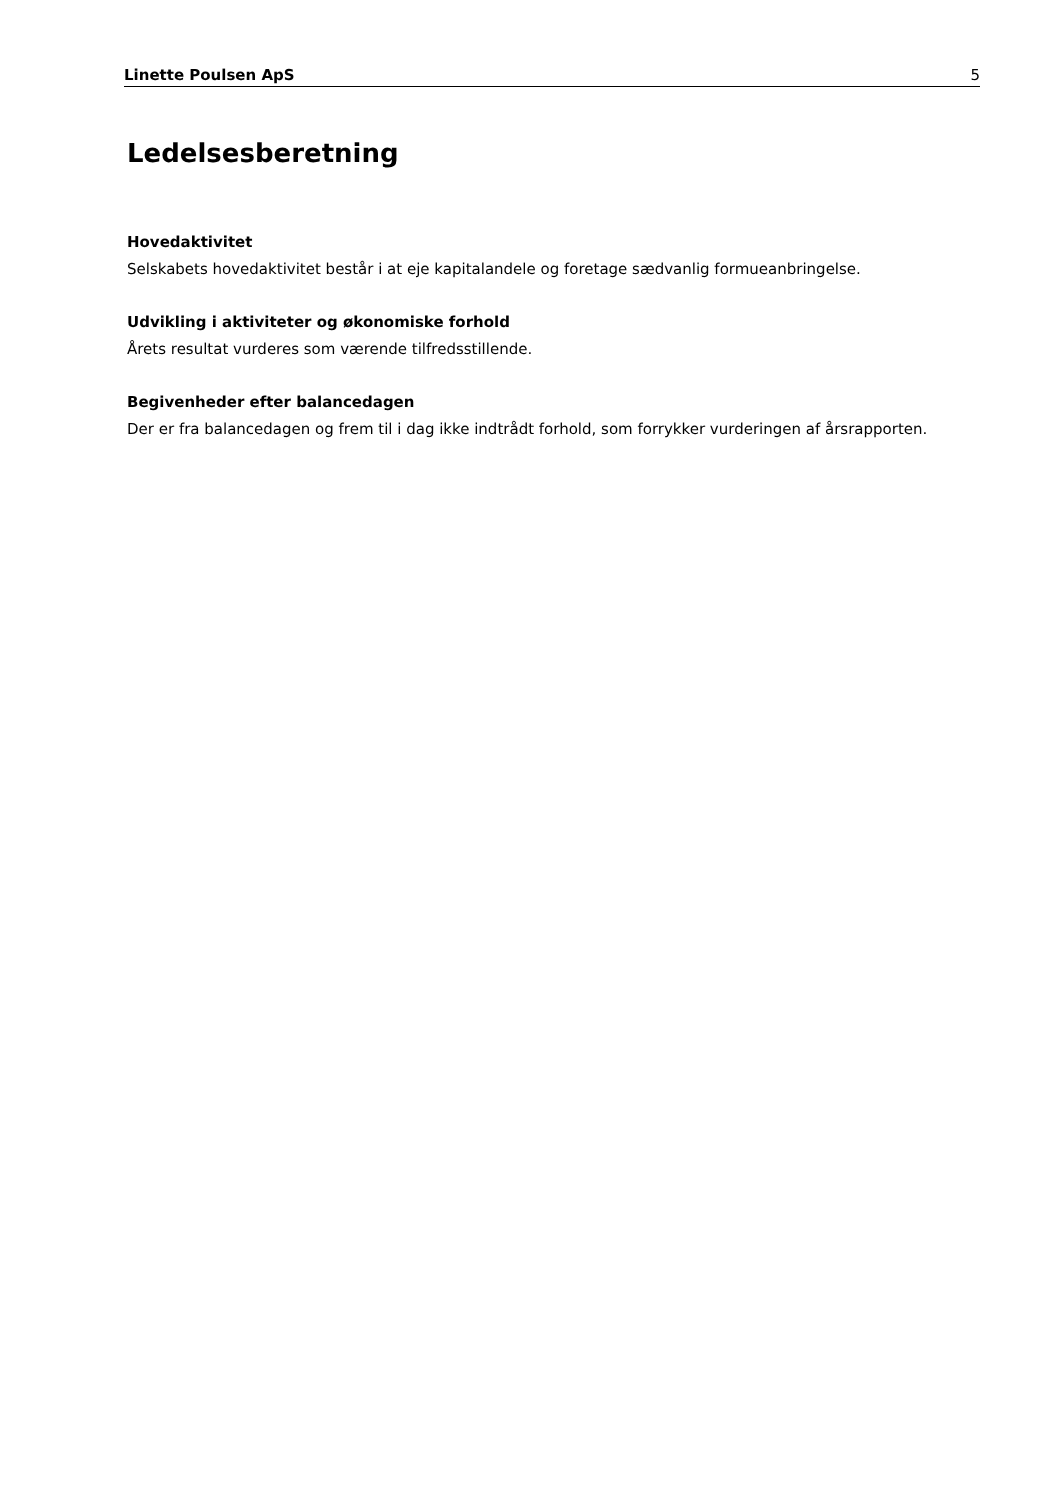Linette Poulsen ApS 5
Ledelsesberetning
Hovedaktivitet
Selskabets hovedaktivitet består i at eje kapitalandele og foretage sædvanlig formueanbringelse.
Udvikling i aktiviteter og økonomiske forhold
Årets resultat vurderes som værende tilfredsstillende.
Begivenheder efter balancedagen
Der er fra balancedagen og frem til i dag ikke indtrådt forhold, som forrykker vurderingen af årsrapporten.